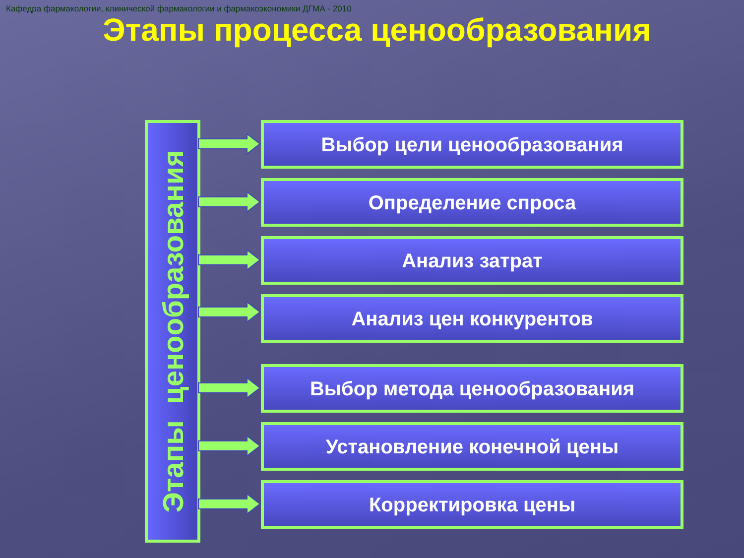Кафедра фармакологии, клинической фармакологии и фармакоэкономики ДГМА - 2010
Этапы процесса ценообразования
Этапы ценообразования
Выбор цели ценообразования
Определение спроса
Анализ затрат
Анализ цен конкурентов
Выбор метода ценообразования
Установление конечной цены
Корректировка цены